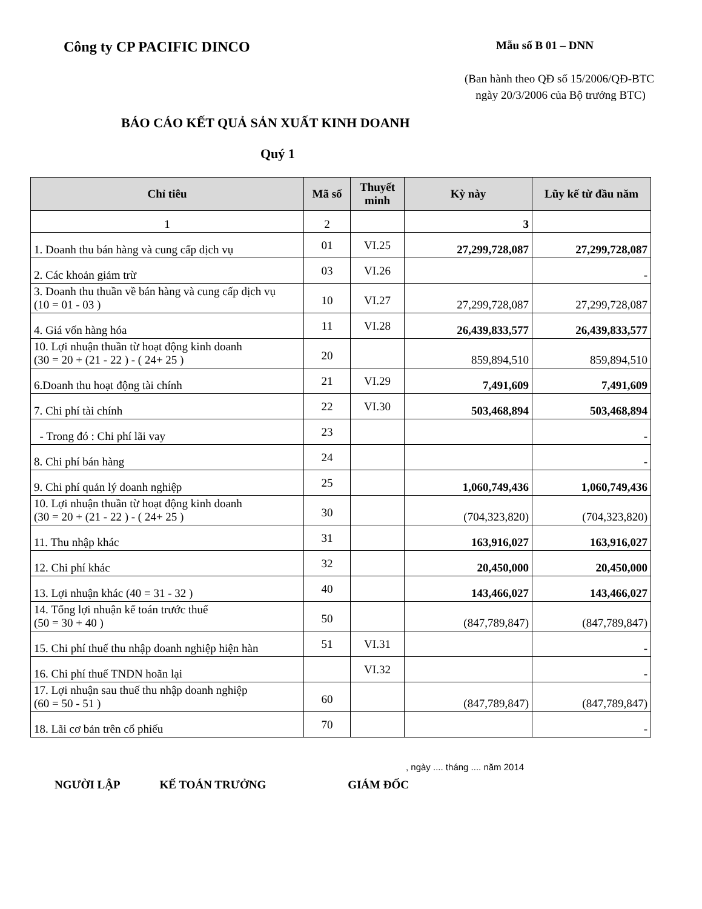Công ty CP PACIFIC DINCO
Mẫu số B 01 – DNN
(Ban hành theo QĐ số 15/2006/QĐ-BTC
ngày 20/3/2006 của Bộ trưởng BTC)
BÁO CÁO KẾT QUẢ SẢN XUẤT KINH DOANH
Quý 1
| Chỉ tiêu | Mã số | Thuyết minh | Kỳ này | Lũy kế từ đầu năm |
| --- | --- | --- | --- | --- |
| 1 | 2 | | 3 | |
| 1. Doanh thu bán hàng và cung cấp dịch vụ | 01 | VI.25 | 27,299,728,087 | 27,299,728,087 |
| 2. Các khoản giảm trừ | 03 | VI.26 | | - |
| 3. Doanh thu thuần về bán hàng và cung cấp dịch vụ (10 = 01 - 03 ) | 10 | VI.27 | 27,299,728,087 | 27,299,728,087 |
| 4. Giá vốn hàng hóa | 11 | VI.28 | 26,439,833,577 | 26,439,833,577 |
| 10. Lợi nhuận thuần từ hoạt động kinh doanh (30 = 20 + (21 - 22 ) - ( 24+ 25 ) | 20 | | 859,894,510 | 859,894,510 |
| 6.Doanh thu hoạt động tài chính | 21 | VI.29 | 7,491,609 | 7,491,609 |
| 7. Chi phí tài chính | 22 | VI.30 | 503,468,894 | 503,468,894 |
| - Trong đó : Chi phí lãi vay | 23 | | | - |
| 8. Chi phí bán hàng | 24 | | | - |
| 9. Chi phí quản lý doanh nghiệp | 25 | | 1,060,749,436 | 1,060,749,436 |
| 10. Lợi nhuận thuần từ hoạt động kinh doanh (30 = 20 + (21 - 22 ) - ( 24+ 25 ) | 30 | | (704,323,820) | (704,323,820) |
| 11. Thu nhập khác | 31 | | 163,916,027 | 163,916,027 |
| 12. Chi phí khác | 32 | | 20,450,000 | 20,450,000 |
| 13. Lợi nhuận khác (40 = 31 - 32 ) | 40 | | 143,466,027 | 143,466,027 |
| 14. Tổng lợi nhuận kế toán trước thuế (50 = 30 + 40 ) | 50 | | (847,789,847) | (847,789,847) |
| 15. Chi phí thuế thu nhập doanh nghiệp hiện hàn | 51 | VI.31 | | - |
| 16. Chi phí thuế TNDN hoãn lại | | VI.32 | | - |
| 17. Lợi nhuận sau thuế thu nhập doanh nghiệp (60 = 50 - 51 ) | 60 | | (847,789,847) | (847,789,847) |
| 18. Lãi cơ bản trên cổ phiếu | 70 | | | - |
, ngày .... tháng .... năm 2014
NGƯỜI LẬP KẾ TOÁN TRƯỞNG GIÁM ĐỐC